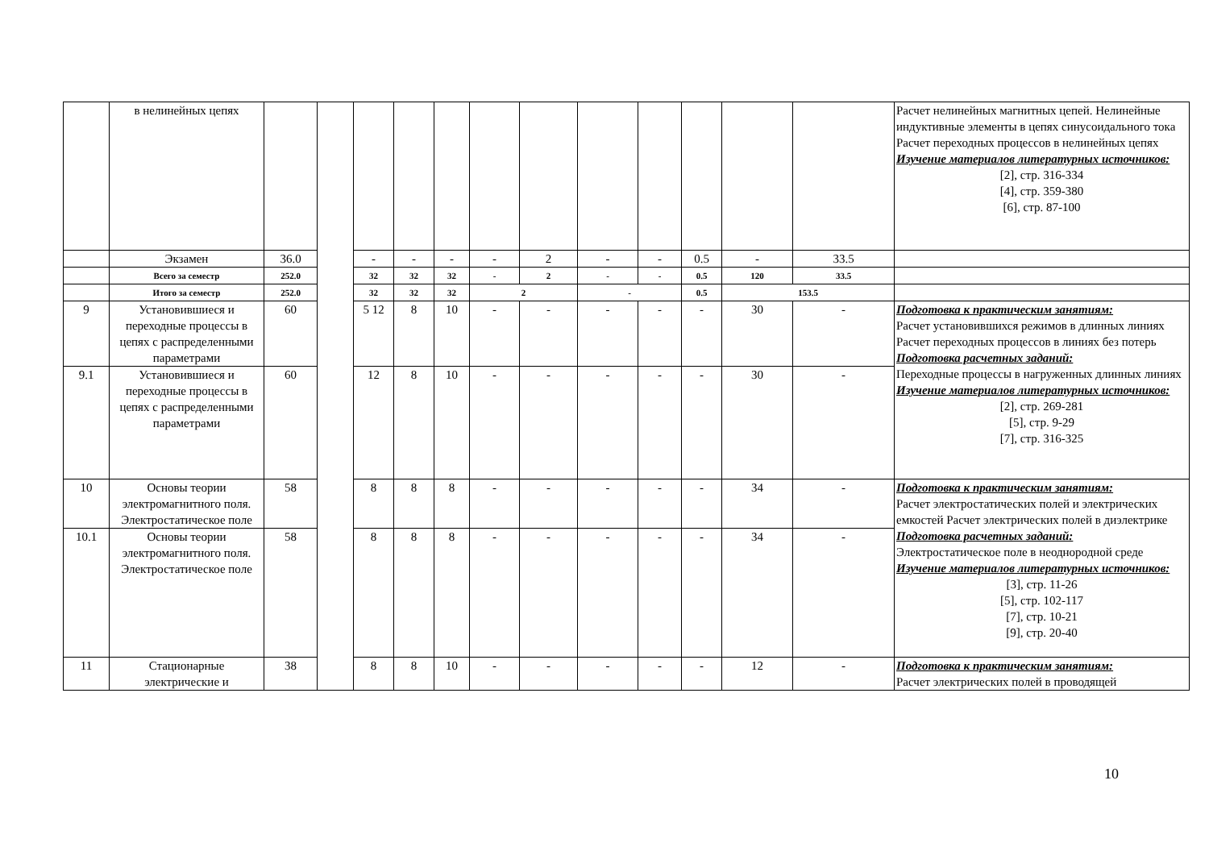| | в нелинейных цепях | | | | | | | | | | | | | Расчет нелинейных магнитных цепей. Нелинейные индуктивные элементы в цепях синусоидального тока Расчет переходных процессов в нелинейных цепях Изучение материалов литературных источников: [2], стр. 316-334 [4], стр. 359-380 [6], стр. 87-100 |
| | Экзамен | 36.0 | | - | - | - | - | 2 | - | - | 0.5 | - | 33.5 | |
| | Всего за семестр | 252.0 | | 32 | 32 | 32 | - | 2 | - | - | 0.5 | 120 | 33.5 | |
| | Итого за семестр | 252.0 | | 32 | 32 | 32 | 2 | | - | | 0.5 | 153.5 | | |
| 9 | Установившиеся и переходные процессы в цепях с распределенными параметрами | 60 | | 5 12 | 8 | 10 | - | - | - | - | - | 30 | - | Подготовка к практическим занятиям: Расчет установившихся режимов в длинных линиях Расчет переходных процессов в линиях без потерь Подготовка расчетных заданий: Переходные процессы в нагруженных длинных линиях Изучение материалов литературных источников: [2], стр. 269-281 [5], стр. 9-29 [7], стр. 316-325 |
| 9.1 | Установившиеся и переходные процессы в цепях с распределенными параметрами | 60 | | 12 | 8 | 10 | - | - | - | - | - | 30 | - | |
| 10 | Основы теории электромагнитного поля. Электростатическое поле | 58 | | 8 | 8 | 8 | - | - | - | - | - | 34 | - | Подготовка к практическим занятиям: Расчет электростатических полей и электрических емкостей Расчет электрических полей в диэлектрике Подготовка расчетных заданий: Электростатическое поле в неоднородной среде Изучение материалов литературных источников: [3], стр. 11-26 [5], стр. 102-117 [7], стр. 10-21 [9], стр. 20-40 |
| 10.1 | Основы теории электромагнитного поля. Электростатическое поле | 58 | | 8 | 8 | 8 | - | - | - | - | - | 34 | - | |
| 11 | Стационарные электрические и | 38 | | 8 | 8 | 10 | - | - | - | - | - | 12 | - | Подготовка к практическим занятиям: Расчет электрических полей в проводящей |
10